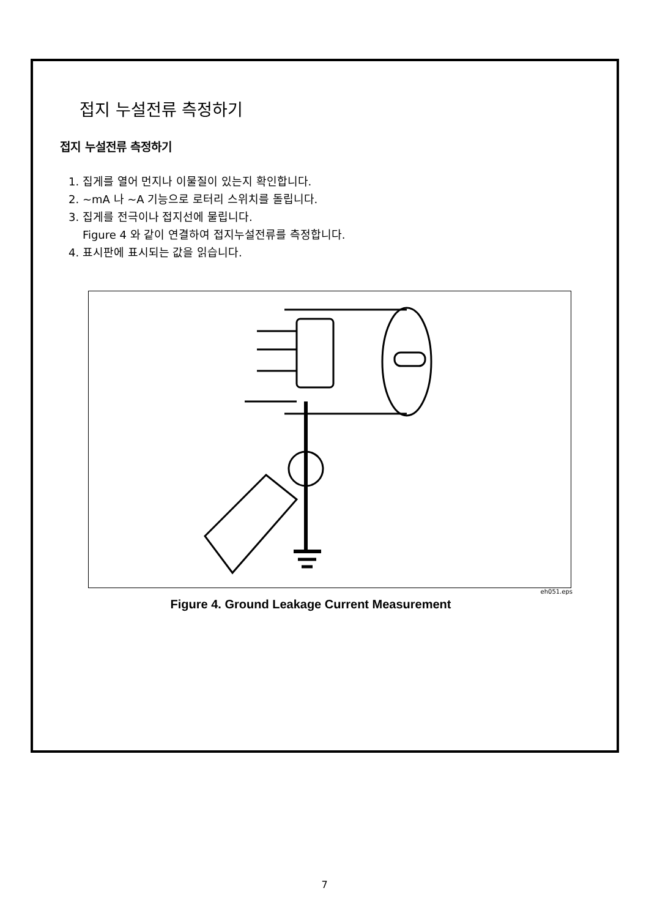접지 누설전류 측정하기
접지 누설전류 측정하기
1. 집게를 열어 먼지나 이물질이 있는지 확인합니다.
2. ~mA 나 ~A 기능으로 로터리 스위치를 돌립니다.
3. 집게를 전극이나 접지선에 물립니다.
Figure 4 와 같이 연결하여 접지누설전류를 측정합니다.
4. 표시판에 표시되는 값을 읽습니다.
eh051.eps
Figure 4. Ground Leakage Current Measurement
7